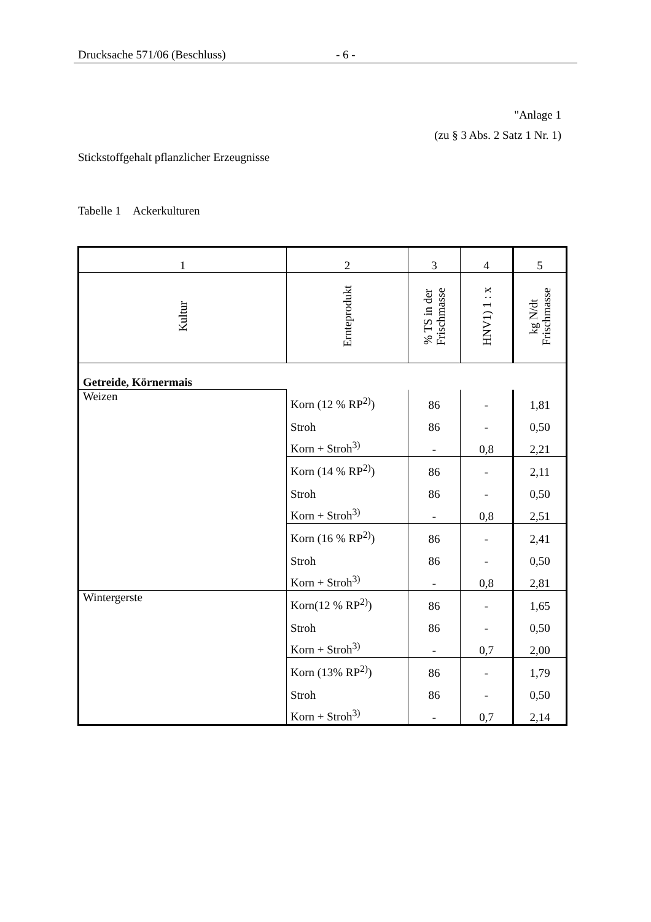Drucksache 571/06 (Beschluss) - 6 -
"Anlage 1
(zu § 3 Abs. 2 Satz 1 Nr. 1)
Stickstoffgehalt pflanzlicher Erzeugnisse
Tabelle 1 Ackerkulturen
| 1 | 2 | 3 | 4 | 5 |
| Kultur | Ernteprodukt | % TS in der Frischmasse | HNV1) 1 : x | kg N/dt Frischmasse |
| Getreide, Körnermais | | | | |
| Weizen | Korn (12 % RP<sup>2)</sup>) | 86 | - | 1,81 |
| | Stroh | 86 | - | 0,50 |
| | Korn + Stroh<sup>3)</sup> | - | 0,8 | 2,21 |
| | Korn (14 % RP<sup>2)</sup>) | 86 | - | 2,11 |
| | Stroh | 86 | - | 0,50 |
| | Korn + Stroh<sup>3)</sup> | - | 0,8 | 2,51 |
| | Korn (16 % RP<sup>2)</sup>) | 86 | - | 2,41 |
| | Stroh | 86 | - | 0,50 |
| | Korn + Stroh<sup>3)</sup> | - | 0,8 | 2,81 |
| Wintergerste | Korn(12 % RP<sup>2)</sup>) | 86 | - | 1,65 |
| | Stroh | 86 | - | 0,50 |
| | Korn + Stroh<sup>3)</sup> | - | 0,7 | 2,00 |
| | Korn (13% RP<sup>2)</sup>) | 86 | - | 1,79 |
| | Stroh | 86 | - | 0,50 |
| | Korn + Stroh<sup>3)</sup> | - | 0,7 | 2,14 |